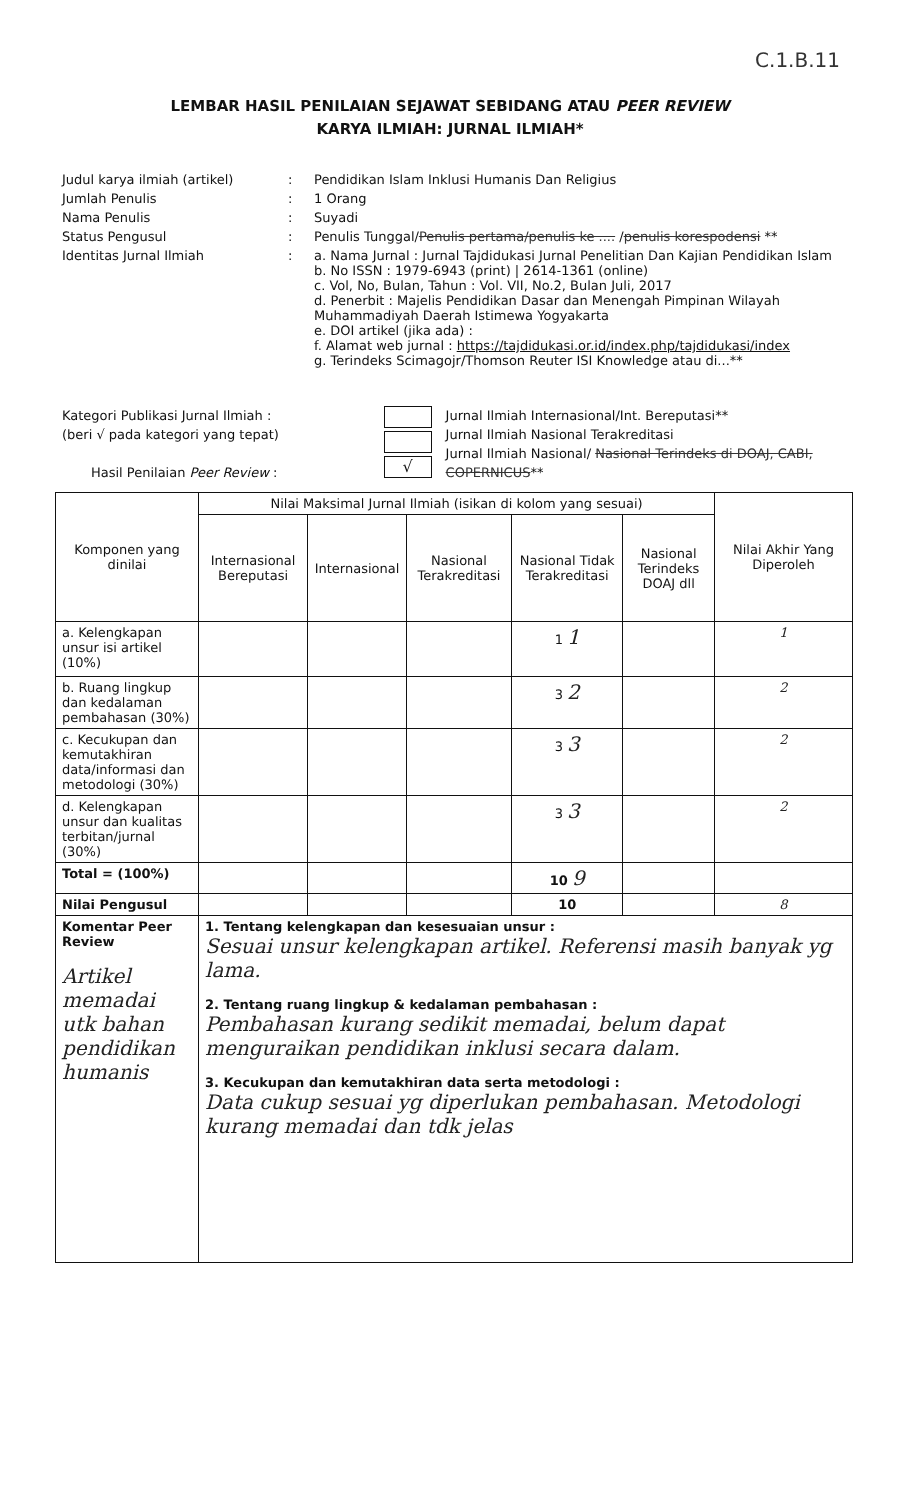C.1.B.11
LEMBAR HASIL PENILAIAN SEJAWAT SEBIDANG ATAU PEER REVIEW
KARYA ILMIAH: JURNAL ILMIAH*
| Judul karya ilmiah (artikel) | : | Pendidikan Islam Inklusi Humanis Dan Religius |
| Jumlah Penulis | : | 1 Orang |
| Nama Penulis | : | Suyadi |
| Status Pengusul | : | Penulis Tunggal/ Penulis pertama/penulis ke .... / penulis korespodensi ** |
| Identitas Jurnal Ilmiah | : | a. Nama Jurnal : Jurnal Tajdidukasi Jurnal Penelitian Dan Kajian Pendidikan Islam b. No ISSN : 1979-6943 (print) / 2614-1361 (online) c. Vol, No, Bulan, Tahun : Vol. VII, No.2, Bulan Juli, 2017 d. Penerbit : Majelis Pendidikan Dasar dan Menengah Pimpinan Wilayah Muhammadiyah Daerah Istimewa Yogyakarta e. DOI artikel (jika ada) : f. Alamat web jurnal : https://tajdidukasi.or.id/index.php/tajdidukasi/index g. Terindeks Scimagojr/Thomson Reuter ISI Knowledge atau di...** |
Kategori Publikasi Jurnal Ilmiah :
(beri √ pada kategori yang tepat)
Hasil Penilaian Peer Review :
√
Jurnal Ilmiah Internasional/Int. Bereputasi**
Jurnal Ilmiah Nasional Terakreditasi
Jurnal Ilmiah Nasional/ Nasional Terindeks di DOAJ, CABI, COPERNICUS**
| Komponen yang dinilai | Nilai Maksimal Jurnal Ilmiah (isikan di kolom yang sesuai) | | | | | Nilai Akhir Yang Diperoleh |
| --- | --- | --- | --- | --- | --- | --- |
| | Internasional Bereputasi | Internasional | Nasional Terakreditasi | Nasional Tidak Terakreditasi | Nasional Terindeks DOAJ dll | |
| a. Kelengkapan unsur isi artikel (10%) | | | | 1 1 | | 1 |
| b. Ruang lingkup dan kedalaman pembahasan (30%) | | | | 3 2 | | 2 |
| c. Kecukupan dan kemutakhiran data/informasi dan metodologi (30%) | | | | 3 3 | | 2 |
| d. Kelengkapan unsur dan kualitas terbitan/jurnal (30%) | | | | 3 3 | | 2 |
| Total = (100%) | | | | 10 9 | | |
| Nilai Pengusul | | | | 10 | | 8 |
| Komentar Peer Review Artikel memadai utk bahan pendidikan humanis | 1. Tentang kelengkapan dan kesesuaian unsur : Sesuai unsur kelengkapan artikel. Referensi masih banyak yg lama. 2. Tentang ruang lingkup & kedalaman pembahasan : Pembahasan kurang sedikit memadai, belum dapat menguraikan pendidikan inklusi secara dalam. 3. Kecukupan dan kemutakhiran data serta metodologi : Data cukup sesuai yg diperlukan pembahasan. Metodologi kurang memadai dan tdk jelas | | | | | |